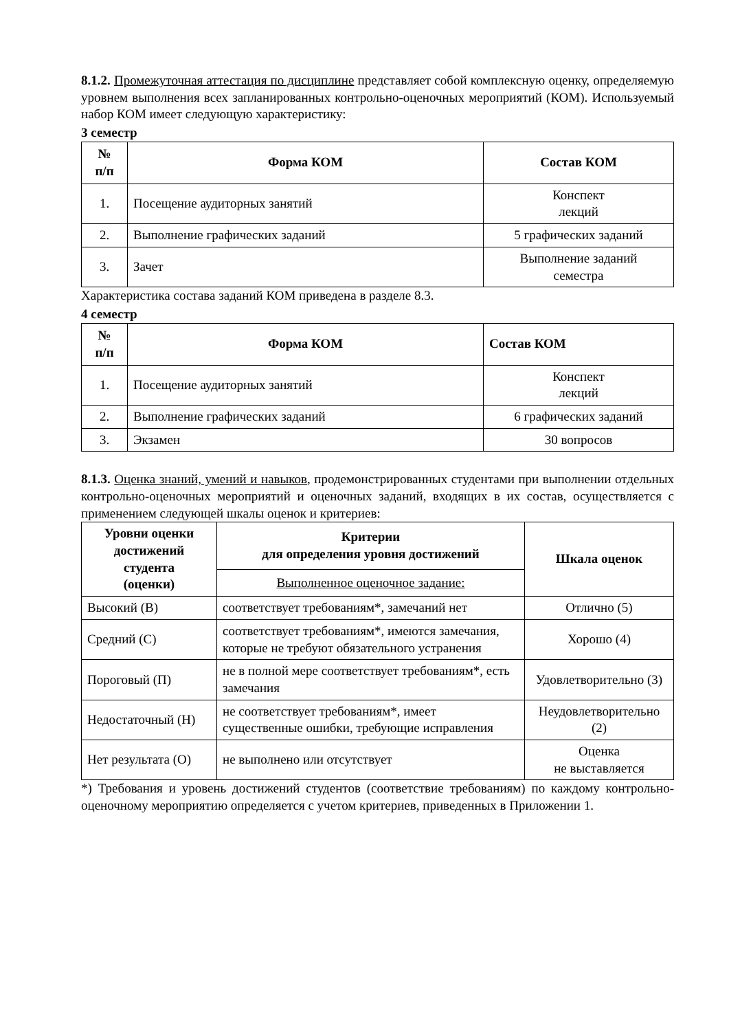8.1.2. Промежуточная аттестация по дисциплине представляет собой комплексную оценку, определяемую уровнем выполнения всех запланированных контрольно-оценочных мероприятий (КОМ). Используемый набор КОМ имеет следующую характеристику:
3 семестр
| № п/п | Форма КОМ | Состав КОМ |
| --- | --- | --- |
| 1. | Посещение аудиторных занятий | Конспект лекций |
| 2. | Выполнение графических заданий | 5 графических заданий |
| 3. | Зачет | Выполнение заданий семестра |
Характеристика состава заданий КОМ приведена в разделе 8.3.
4 семестр
| № п/п | Форма КОМ | Состав КОМ |
| --- | --- | --- |
| 1. | Посещение аудиторных занятий | Конспект лекций |
| 2. | Выполнение графических заданий | 6 графических заданий |
| 3. | Экзамен | 30 вопросов |
8.1.3. Оценка знаний, умений и навыков, продемонстрированных студентами при выполнении отдельных контрольно-оценочных мероприятий и оценочных заданий, входящих в их состав, осуществляется с применением следующей шкалы оценок и критериев:
| Уровни оценки достижений студента (оценки) | Критерии для определения уровня достижений | Шкала оценок |
| --- | --- | --- |
| | Выполненное оценочное задание: | |
| Высокий (В) | соответствует требованиям*, замечаний нет | Отлично (5) |
| Средний (С) | соответствует требованиям*, имеются замечания, которые не требуют обязательного устранения | Хорошо (4) |
| Пороговый (П) | не в полной мере соответствует требованиям*, есть замечания | Удовлетворительно (3) |
| Недостаточный (Н) | не соответствует требованиям*, имеет существенные ошибки, требующие исправления | Неудовлетворительно (2) |
| Нет результата (О) | не выполнено или отсутствует | Оценка не выставляется |
*) Требования и уровень достижений студентов (соответствие требованиям) по каждому контрольно-оценочному мероприятию определяется с учетом критериев, приведенных в Приложении 1.